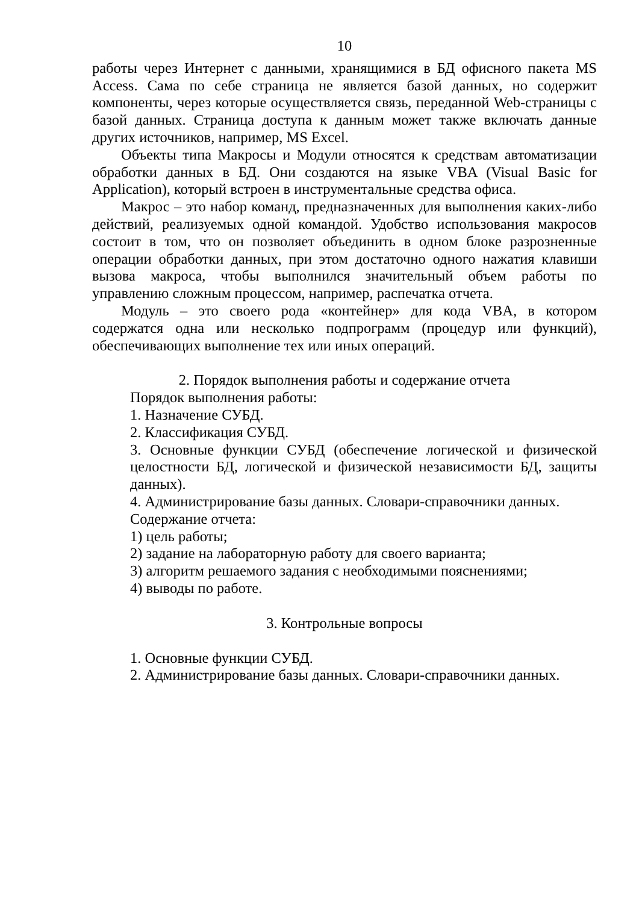10
работы через Интернет с данными, хранящимися в БД офисного пакета MS Access. Сама по себе страница не является базой данных, но содержит компоненты, через которые осуществляется связь, переданной Web-страницы с базой данных. Страница доступа к данным может также включать данные других источников, например, MS Excel.
Объекты типа Макросы и Модули относятся к средствам автоматизации обработки данных в БД. Они создаются на языке VBA (Visual Basic for Application), который встроен в инструментальные средства офиса.
Макрос – это набор команд, предназначенных для выполнения каких-либо действий, реализуемых одной командой. Удобство использования макросов состоит в том, что он позволяет объединить в одном блоке разрозненные операции обработки данных, при этом достаточно одного нажатия клавиши вызова макроса, чтобы выполнился значительный объем работы по управлению сложным процессом, например, распечатка отчета.
Модуль – это своего рода «контейнер» для кода VBA, в котором содержатся одна или несколько подпрограмм (процедур или функций), обеспечивающих выполнение тех или иных операций.
2. Порядок выполнения работы и содержание отчета
Порядок выполнения работы:
1. Назначение СУБД.
2. Классификация СУБД.
3. Основные функции СУБД (обеспечение логической и физической целостности БД, логической и физической независимости БД, защиты данных).
4. Администрирование базы данных. Словари-справочники данных.
Содержание отчета:
1) цель работы;
2) задание на лабораторную работу для своего варианта;
3) алгоритм решаемого задания с необходимыми пояснениями;
4) выводы по работе.
3. Контрольные вопросы
1. Основные функции СУБД.
2. Администрирование базы данных. Словари-справочники данных.